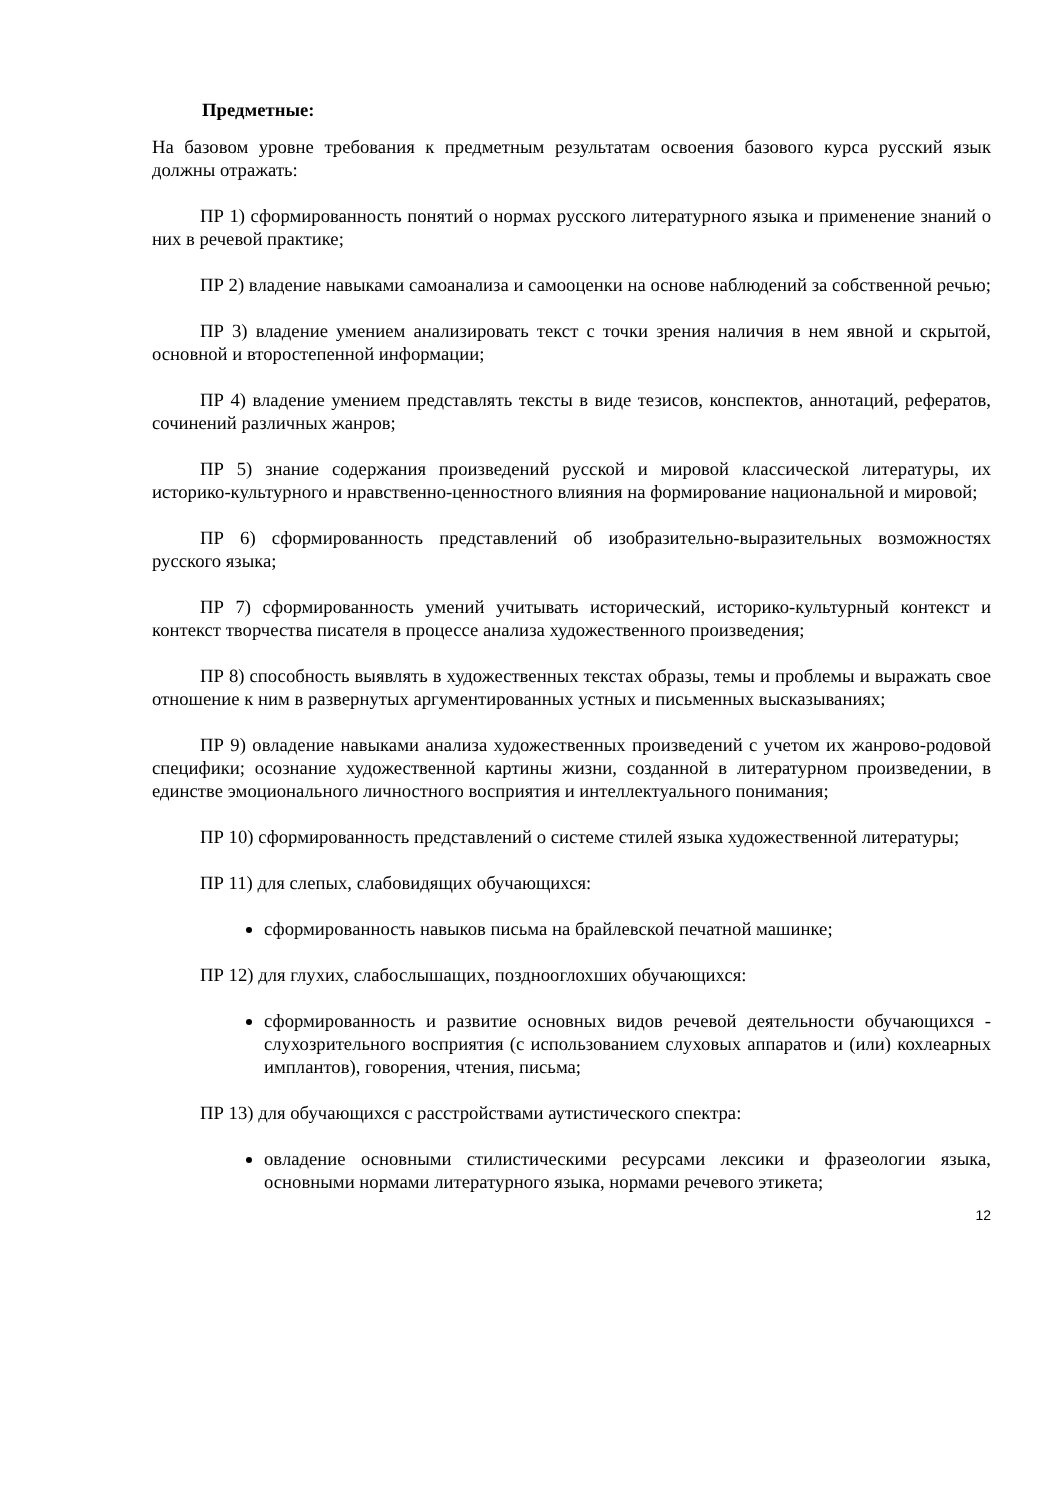Предметные:
На базовом уровне требования к предметным результатам освоения базового курса русский язык должны отражать:
ПР 1) сформированность понятий о нормах русского литературного языка и применение знаний о них в речевой практике;
ПР 2) владение навыками самоанализа и самооценки на основе наблюдений за собственной речью;
ПР 3) владение умением анализировать текст с точки зрения наличия в нем явной и скрытой, основной и второстепенной информации;
ПР 4) владение умением представлять тексты в виде тезисов, конспектов, аннотаций, рефератов, сочинений различных жанров;
ПР 5) знание содержания произведений русской и мировой классической литературы, их историко-культурного и нравственно-ценностного влияния на формирование национальной и мировой;
ПР 6) сформированность представлений об изобразительно-выразительных возможностях русского языка;
ПР 7) сформированность умений учитывать исторический, историко-культурный контекст и контекст творчества писателя в процессе анализа художественного произведения;
ПР 8) способность выявлять в художественных текстах образы, темы и проблемы и выражать свое отношение к ним в развернутых аргументированных устных и письменных высказываниях;
ПР 9) овладение навыками анализа художественных произведений с учетом их жанрово-родовой специфики; осознание художественной картины жизни, созданной в литературном произведении, в единстве эмоционального личностного восприятия и интеллектуального понимания;
ПР 10) сформированность представлений о системе стилей языка художественной литературы;
ПР 11) для слепых, слабовидящих обучающихся:
сформированность навыков письма на брайлевской печатной машинке;
ПР 12) для глухих, слабослышащих, позднооглохших обучающихся:
сформированность и развитие основных видов речевой деятельности обучающихся - слухозрительного восприятия (с использованием слуховых аппаратов и (или) кохлеарных имплантов), говорения, чтения, письма;
ПР 13) для обучающихся с расстройствами аутистического спектра:
овладение основными стилистическими ресурсами лексики и фразеологии языка, основными нормами литературного языка, нормами речевого этикета;
12